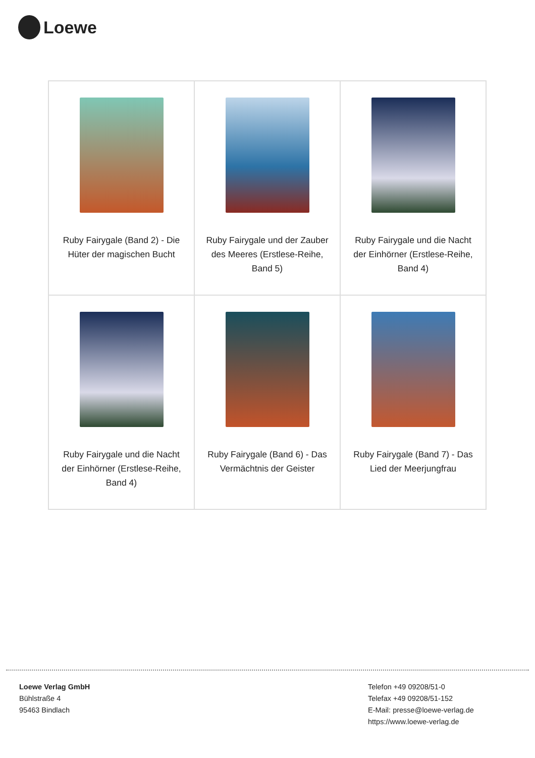Loewe
| Ruby Fairygale (Band 2) - Die Hüter der magischen Bucht | Ruby Fairygale und der Zauber des Meeres (Erstlese-Reihe, Band 5) | Ruby Fairygale und die Nacht der Einhörner (Erstlese-Reihe, Band 4) |
| Ruby Fairygale und die Nacht der Einhörner (Erstlese-Reihe, Band 4) | Ruby Fairygale (Band 6) - Das Vermächtnis der Geister | Ruby Fairygale (Band 7) - Das Lied der Meerjungfrau |
Loewe Verlag GmbH
Bühlstraße 4
95463 Bindlach
Telefon +49 09208/51-0
Telefax +49 09208/51-152
E-Mail: presse@loewe-verlag.de
https://www.loewe-verlag.de